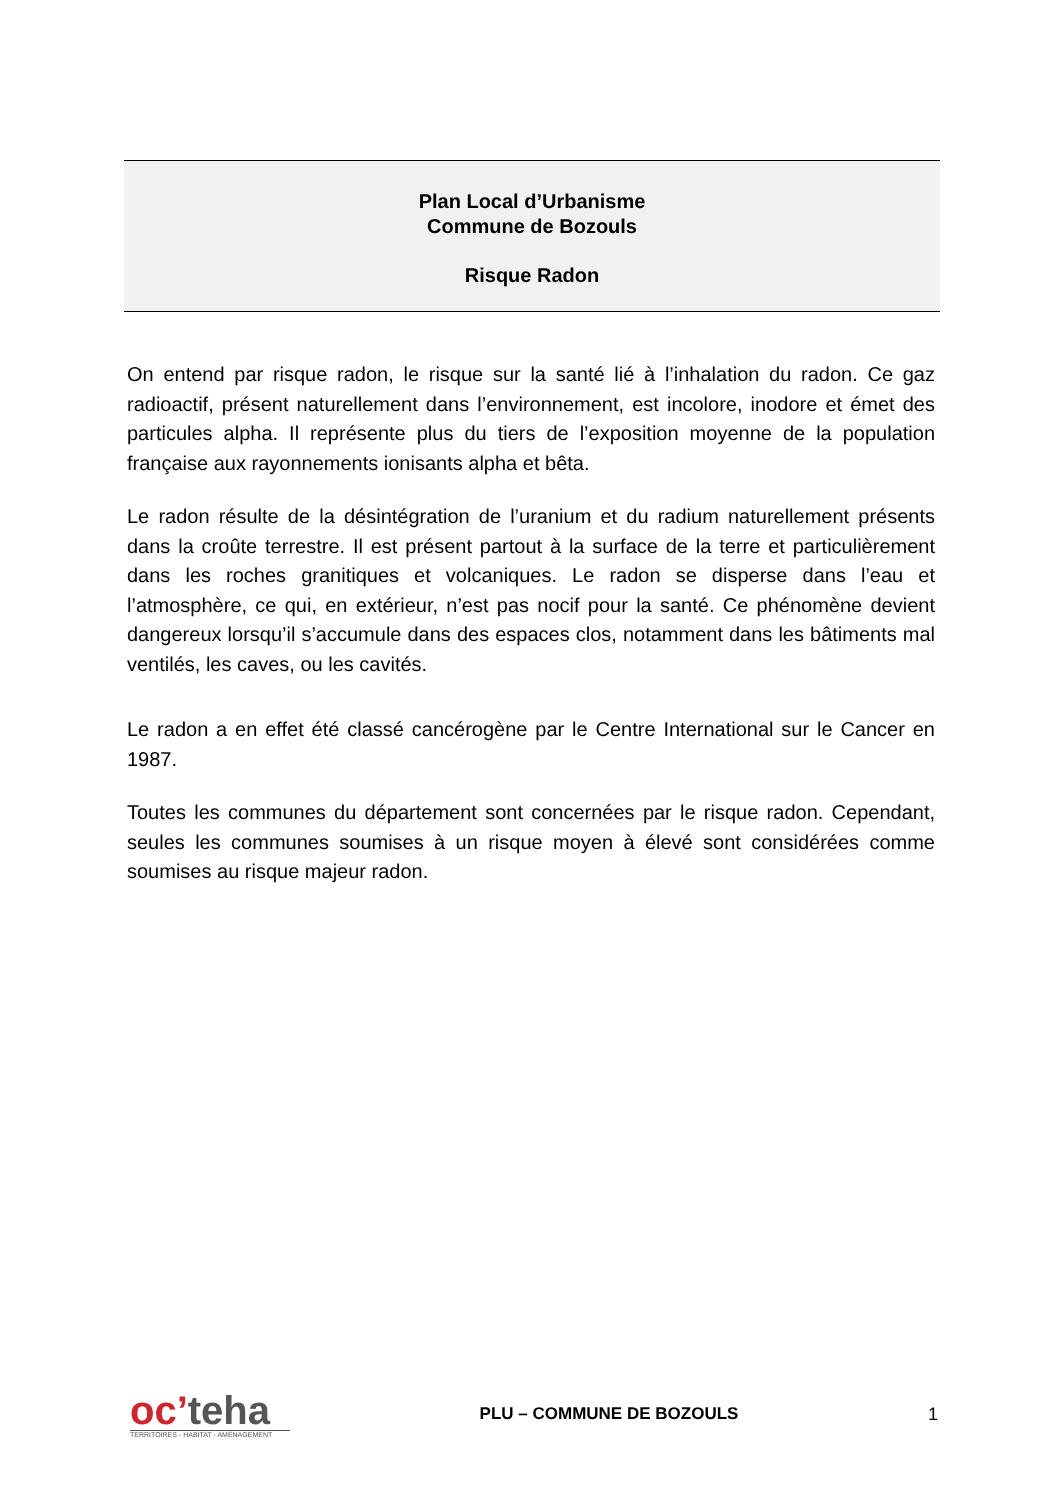Plan Local d’Urbanisme
Commune de Bozouls
Risque Radon
On entend par risque radon, le risque sur la santé lié à l’inhalation du radon. Ce gaz radioactif, présent naturellement dans l’environnement, est incolore, inodore et émet des particules alpha. Il représente plus du tiers de l’exposition moyenne de la population française aux rayonnements ionisants alpha et bêta.
Le radon résulte de la désintégration de l’uranium et du radium naturellement présents dans la croûte terrestre. Il est présent partout à la surface de la terre et particulièrement dans les roches granitiques et volcaniques. Le radon se disperse dans l’eau et l’atmosphère, ce qui, en extérieur, n’est pas nocif pour la santé. Ce phénomène devient dangereux lorsqu’il s’accumule dans des espaces clos, notamment dans les bâtiments mal ventilés, les caves, ou les cavités.
Le radon a en effet été classé cancérogène par le Centre International sur le Cancer en 1987.
Toutes les communes du département sont concernées par le risque radon. Cependant, seules les communes soumises à un risque moyen à élevé sont considérées comme soumises au risque majeur radon.
oc’teha
TERRITOIRES - HABITAT - AMÉNAGEMENT
PLU – COMMUNE DE BOZOULS 1